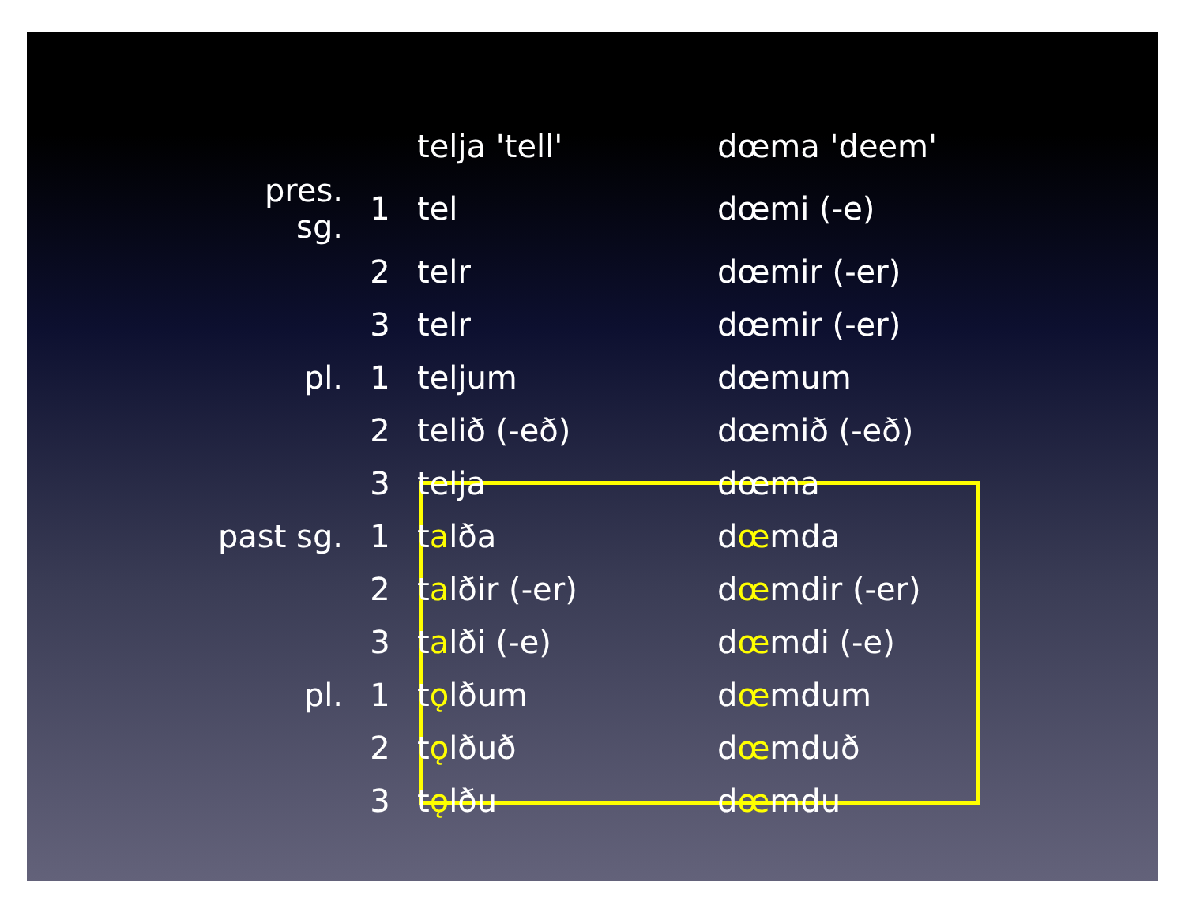| | | telja 'tell' | dœma 'deem' |
| pres. sg. | 1 | tel | dœmi (-e) |
| | 2 | telr | dœmir (-er) |
| | 3 | telr | dœmir (-er) |
| pl. | 1 | teljum | dœmum |
| | 2 | telið (-eð) | dœmið (-eð) |
| | 3 | telja | dœma |
| past sg. | 1 | t a lða | d œ mda |
| | 2 | t a lðir (-er) | d œ mdir (-er) |
| | 3 | t a lði (-e) | d œ mdi (-e) |
| pl. | 1 | t ǫ lðum | d œ mdum |
| | 2 | t ǫ lðuð | d œ mduð |
| | 3 | t ǫ lðu | d œ mdu |